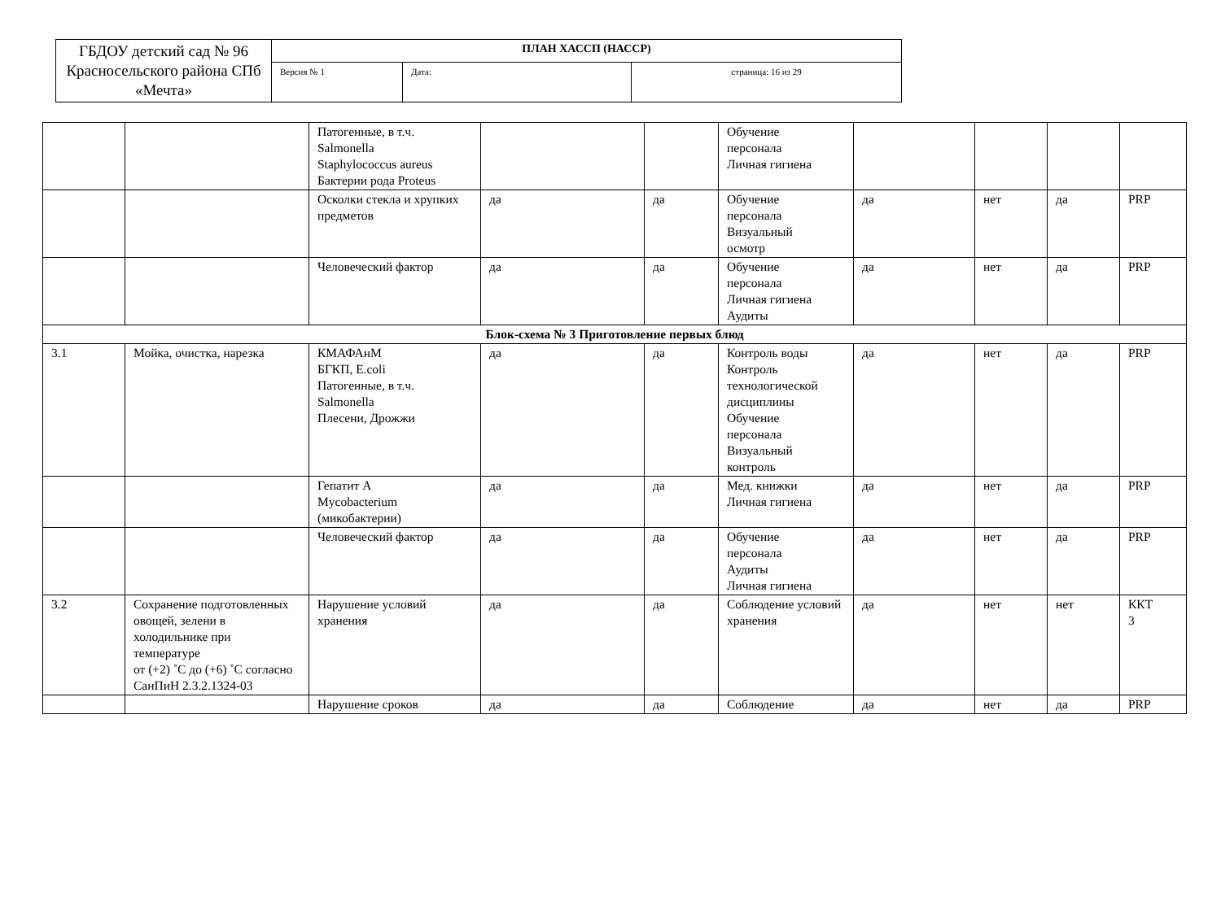| ГБДОУ детский сад № 96 Красносельского района СПб «Мечта» | ПЛАН ХАССП (НАССР) | | |
| | Версия № 1 | Дата: | страница: 16 из 29 |
| | | Патогенные, в т.ч. Salmonella Staphylococcus aureus Бактерии рода Proteus | | | Обучение персонала Личная гигиена | | | | |
| | | Осколки стекла и хрупких предметов | да | да | Обучение персонала Визуальный осмотр | да | нет | да | PRP |
| | | Человеческий фактор | да | да | Обучение персонала Личная гигиена Аудиты | да | нет | да | PRP |
| Блок-схема № 3 Приготовление первых блюд | | | | | | | | | |
| 3.1 | Мойка, очистка, нарезка | КМАФАнМ БГКП, E.coli Патогенные, в т.ч. Salmonella Плесени, Дрожжи | да | да | Контроль воды Контроль технологической дисциплины Обучение персонала Визуальный контроль | да | нет | да | PRP |
| | | Гепатит А Mycobacterium (микобактерии) | да | да | Мед. книжки Личная гигиена | да | нет | да | PRP |
| | | Человеческий фактор | да | да | Обучение персонала Аудиты Личная гигиена | да | нет | да | PRP |
| 3.2 | Сохранение подготовленных овощей, зелени в холодильнике при температуре от (+2) ˚С до (+6) ˚С согласно СанПиН 2.3.2.1324-03 | Нарушение условий хранения | да | да | Соблюдение условий хранения | да | нет | нет | ККТ 3 |
| | | Нарушение сроков | да | да | Соблюдение | да | нет | да | PRP |